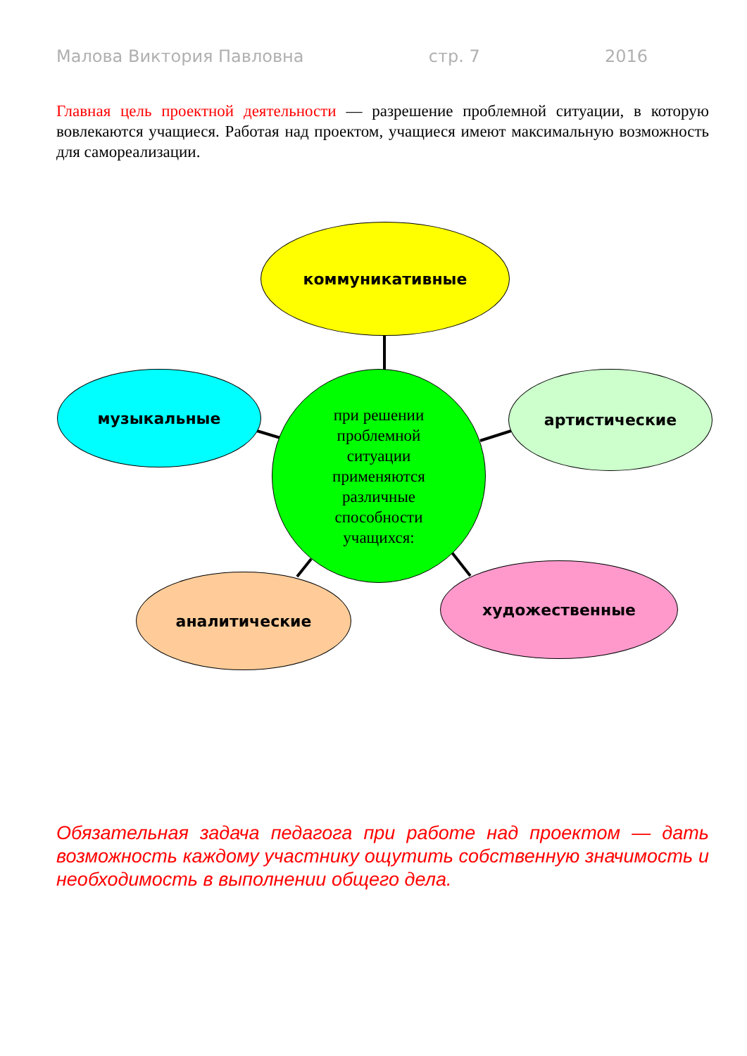Малова Виктория Павловна стр. 7 2016
Главная цель проектной деятельности — разрешение проблемной ситуации, в которую вовлекаются учащиеся. Работая над проектом, учащиеся имеют максимальную возможность для самореализации.
коммуникативные
музыкальные
при решении
проблемной
ситуации
применяются
различные
способности
учащихся:
артистические
аналитические
художественные
Обязательная задача педагога при работе над проектом — дать возможность каждому участнику ощутить собственную значимость и необходимость в выполнении общего дела.